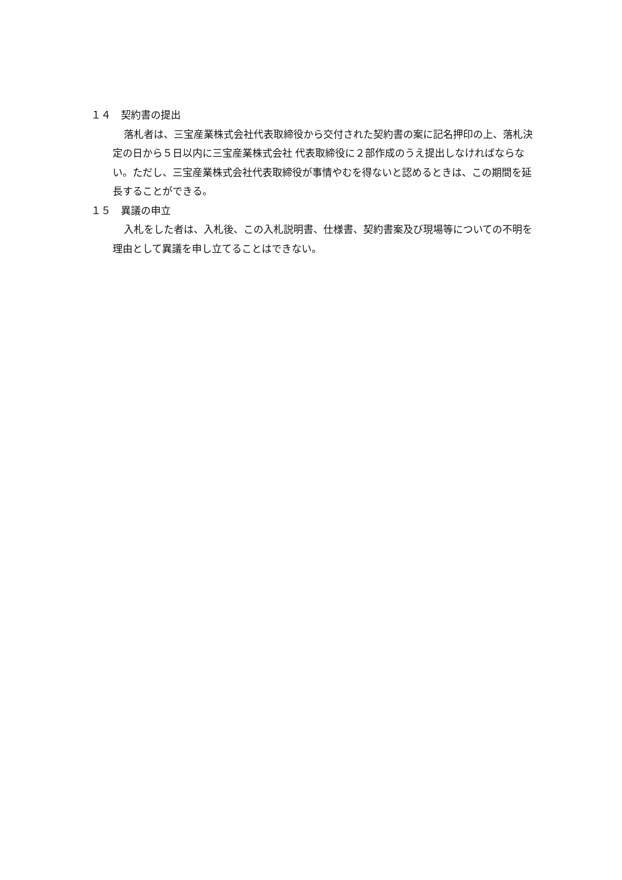１４　契約書の提出
落札者は、三宝産業株式会社代表取締役から交付された契約書の案に記名押印の上、落札決定の日から５日以内に三宝産業株式会社 代表取締役に２部作成のうえ提出しなければならない。ただし、三宝産業株式会社代表取締役が事情やむを得ないと認めるときは、この期間を延長することができる。
１５　異議の申立
入札をした者は、入札後、この入札説明書、仕様書、契約書案及び現場等についての不明を理由として異議を申し立てることはできない。